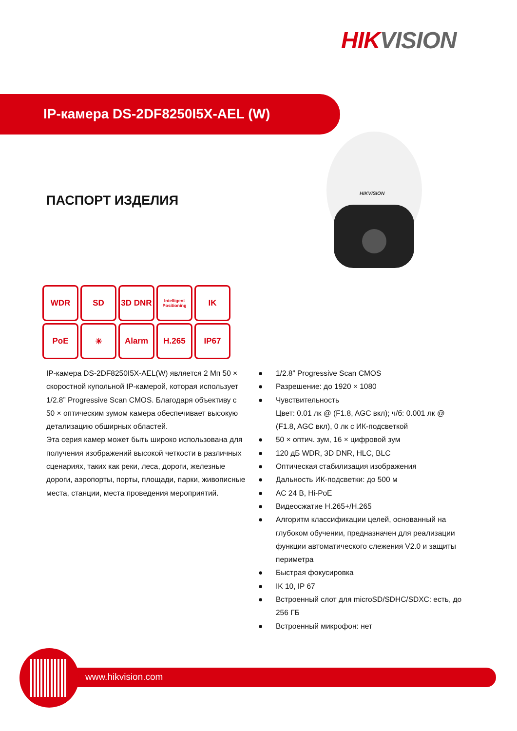HIK VISION
IP-камера DS-2DF8250I5X-AEL (W)
ПАСПОРТ ИЗДЕЛИЯ
HIKVISION
WDR
SD
3D DNR
Intelligent Positioning
IK
PoE
☀
Alarm
H.265
IP67
IP-камера DS-2DF8250I5X-AEL(W) является 2 Мп 50 × скоростной купольной IP-камерой, которая использует 1/2.8” Progressive Scan CMOS. Благодаря объективу с 50 × оптическим зумом камера обеспечивает высокую детализацию обширных областей.
Эта серия камер может быть широко использована для получения изображений высокой четкости в различных сценариях, таких как реки, леса, дороги, железные дороги, аэропорты, порты, площади, парки, живописные места, станции, места проведения мероприятий.
● 1/2.8” Progressive Scan CMOS
● Разрешение: до 1920 × 1080
● Чувствительность
Цвет: 0.01 лк @ (F1.8, AGC вкл); ч/б: 0.001 лк @ (F1.8, AGC вкл), 0 лк с ИК-подсветкой
● 50 × оптич. зум, 16 × цифровой зум
● 120 дБ WDR, 3D DNR, HLC, BLC
● Оптическая стабилизация изображения
● Дальность ИК-подсветки: до 500 м
● AC 24 В, Hi-PoE
● Видеосжатие H.265+/H.265
● Алгоритм классификации целей, основанный на глубоком обучении, предназначен для реализации функции автоматического слежения V2.0 и защиты периметра
● Быстрая фокусировка
● IK 10, IP 67
● Встроенный слот для microSD/SDHC/SDXC: есть, до 256 ГБ
● Встроенный микрофон: нет
www.hikvision.com